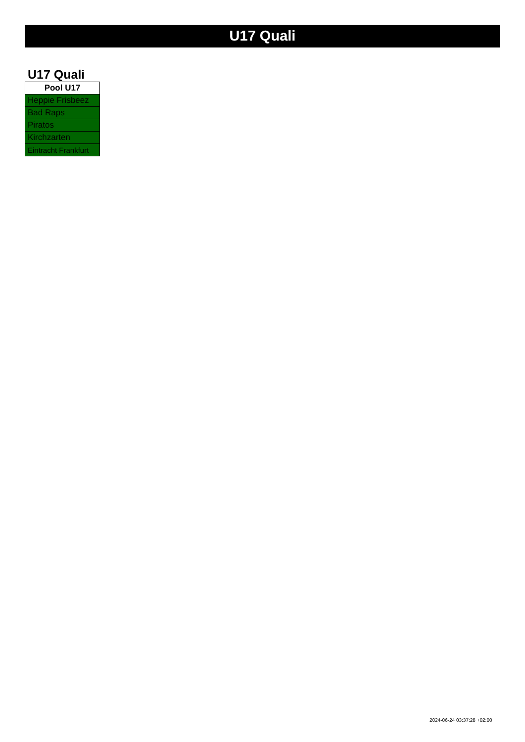U17 Quali
U17 Quali
| Pool U17 |
| --- |
| Heppie Frisbeez |
| Bad Raps |
| Piratos |
| Kirchzarten |
| Eintracht Frankfurt |
2024-06-24 03:37:28 +02:00